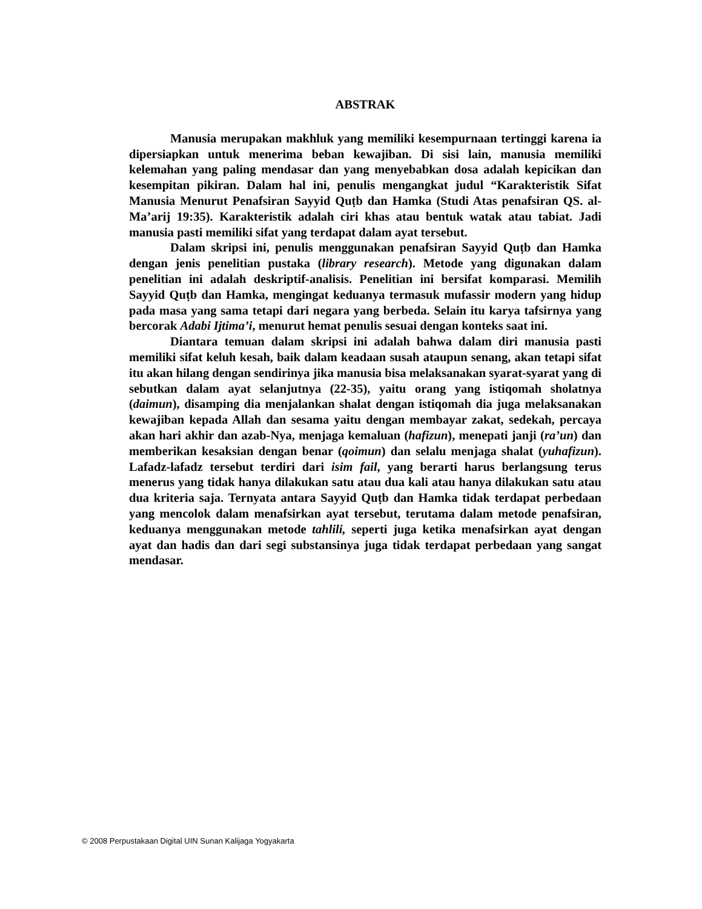ABSTRAK
Manusia merupakan makhluk yang memiliki kesempurnaan tertinggi karena ia dipersiapkan untuk menerima beban kewajiban. Di sisi lain, manusia memiliki kelemahan yang paling mendasar dan yang menyebabkan dosa adalah kepicikan dan kesempitan pikiran. Dalam hal ini, penulis mengangkat judul “Karakteristik Sifat Manusia Menurut Penafsiran Sayyid Quṭb dan Hamka (Studi Atas penafsiran QS. al-Ma’arij 19:35). Karakteristik adalah ciri khas atau bentuk watak atau tabiat. Jadi manusia pasti memiliki sifat yang terdapat dalam ayat tersebut.
Dalam skripsi ini, penulis menggunakan penafsiran Sayyid Quṭb dan Hamka dengan jenis penelitian pustaka (library research). Metode yang digunakan dalam penelitian ini adalah deskriptif-analisis. Penelitian ini bersifat komparasi. Memilih Sayyid Quṭb dan Hamka, mengingat keduanya termasuk mufassir modern yang hidup pada masa yang sama tetapi dari negara yang berbeda. Selain itu karya tafsirnya yang bercorak Adabi Ijtima’i, menurut hemat penulis sesuai dengan konteks saat ini.
Diantara temuan dalam skripsi ini adalah bahwa dalam diri manusia pasti memiliki sifat keluh kesah, baik dalam keadaan susah ataupun senang, akan tetapi sifat itu akan hilang dengan sendirinya jika manusia bisa melaksanakan syarat-syarat yang di sebutkan dalam ayat selanjutnya (22-35), yaitu orang yang istiqomah sholatnya (daimun), disamping dia menjalankan shalat dengan istiqomah dia juga melaksanakan kewajiban kepada Allah dan sesama yaitu dengan membayar zakat, sedekah, percaya akan hari akhir dan azab-Nya, menjaga kemaluan (hafizun), menepati janji (ra’un) dan memberikan kesaksian dengan benar (qoimun) dan selalu menjaga shalat (yuhafizun). Lafadz-lafadz tersebut terdiri dari isim fail, yang berarti harus berlangsung terus menerus yang tidak hanya dilakukan satu atau dua kali atau hanya dilakukan satu atau dua kriteria saja. Ternyata antara Sayyid Quṭb dan Hamka tidak terdapat perbedaan yang mencolok dalam menafsirkan ayat tersebut, terutama dalam metode penafsiran, keduanya menggunakan metode tahlili, seperti juga ketika menafsirkan ayat dengan ayat dan hadis dan dari segi substansinya juga tidak terdapat perbedaan yang sangat mendasar.
© 2008 Perpustakaan Digital UIN Sunan Kalijaga Yogyakarta